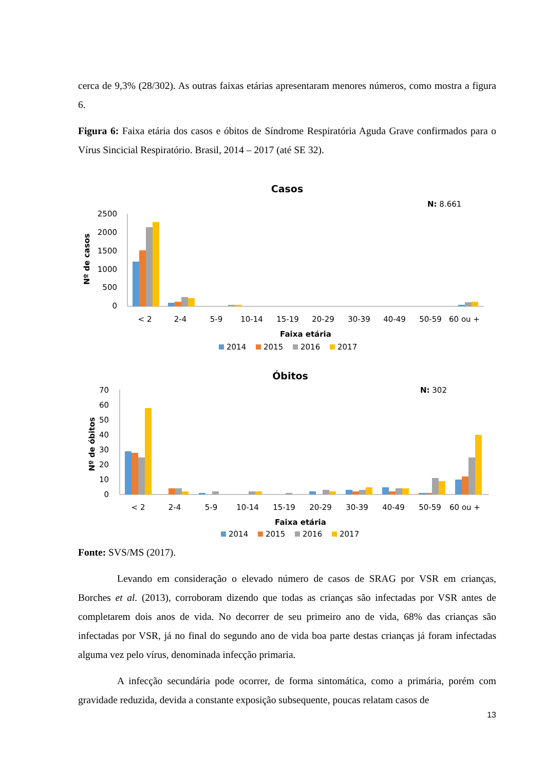cerca de 9,3% (28/302). As outras faixas etárias apresentaram menores números, como mostra a figura 6.
Figura 6: Faixa etária dos casos e óbitos de Síndrome Respiratória Aguda Grave confirmados para o Vírus Sincicial Respiratório. Brasil, 2014 – 2017 (até SE 32).
Casos
N: 8.661
Nº de casos
2500
2000
1500
1000
500
0
< 2
2-4
5-9
10-14
15-19
20-29
30-39
40-49
50-59
60 ou +
Faixa etária
2014
2015
2016
2017
Óbitos
N: 302
Nº de óbitos
70
60
50
40
30
20
10
0
< 2
2-4
5-9
10-14
15-19
20-29
30-39
40-49
50-59
60 ou +
Faixa etária
2014
2015
2016
2017
Fonte: SVS/MS (2017).
Levando em consideração o elevado número de casos de SRAG por VSR em crianças, Borches et al. (2013), corroboram dizendo que todas as crianças são infectadas por VSR antes de completarem dois anos de vida. No decorrer de seu primeiro ano de vida, 68% das crianças são infectadas por VSR, já no final do segundo ano de vida boa parte destas crianças já foram infectadas alguma vez pelo vírus, denominada infecção primaria.
A infecção secundária pode ocorrer, de forma sintomática, como a primária, porém com gravidade reduzida, devida a constante exposição subsequente, poucas relatam casos de
13